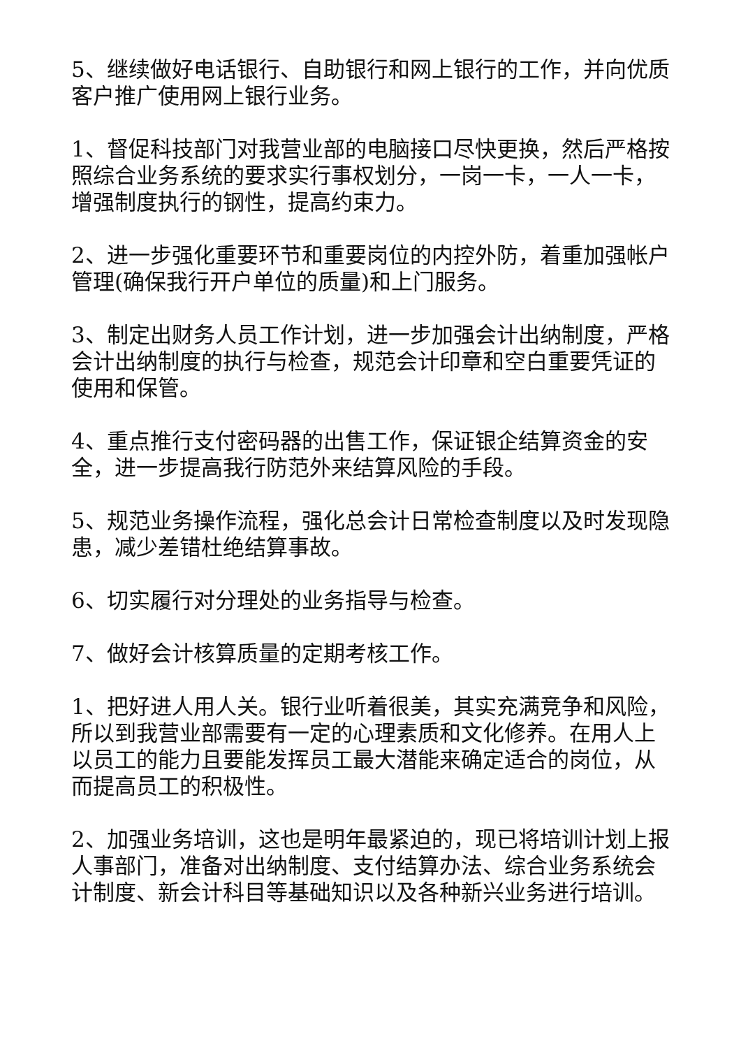5、继续做好电话银行、自助银行和网上银行的工作，并向优质客户推广使用网上银行业务。
1、督促科技部门对我营业部的电脑接口尽快更换，然后严格按照综合业务系统的要求实行事权划分，一岗一卡，一人一卡，增强制度执行的钢性，提高约束力。
2、进一步强化重要环节和重要岗位的内控外防，着重加强帐户管理(确保我行开户单位的质量)和上门服务。
3、制定出财务人员工作计划，进一步加强会计出纳制度，严格会计出纳制度的执行与检查，规范会计印章和空白重要凭证的使用和保管。
4、重点推行支付密码器的出售工作，保证银企结算资金的安全，进一步提高我行防范外来结算风险的手段。
5、规范业务操作流程，强化总会计日常检查制度以及时发现隐患，减少差错杜绝结算事故。
6、切实履行对分理处的业务指导与检查。
7、做好会计核算质量的定期考核工作。
1、把好进人用人关。银行业听着很美，其实充满竞争和风险，所以到我营业部需要有一定的心理素质和文化修养。在用人上以员工的能力且要能发挥员工最大潜能来确定适合的岗位，从而提高员工的积极性。
2、加强业务培训，这也是明年最紧迫的，现已将培训计划上报人事部门，准备对出纳制度、支付结算办法、综合业务系统会计制度、新会计科目等基础知识以及各种新兴业务进行培训。